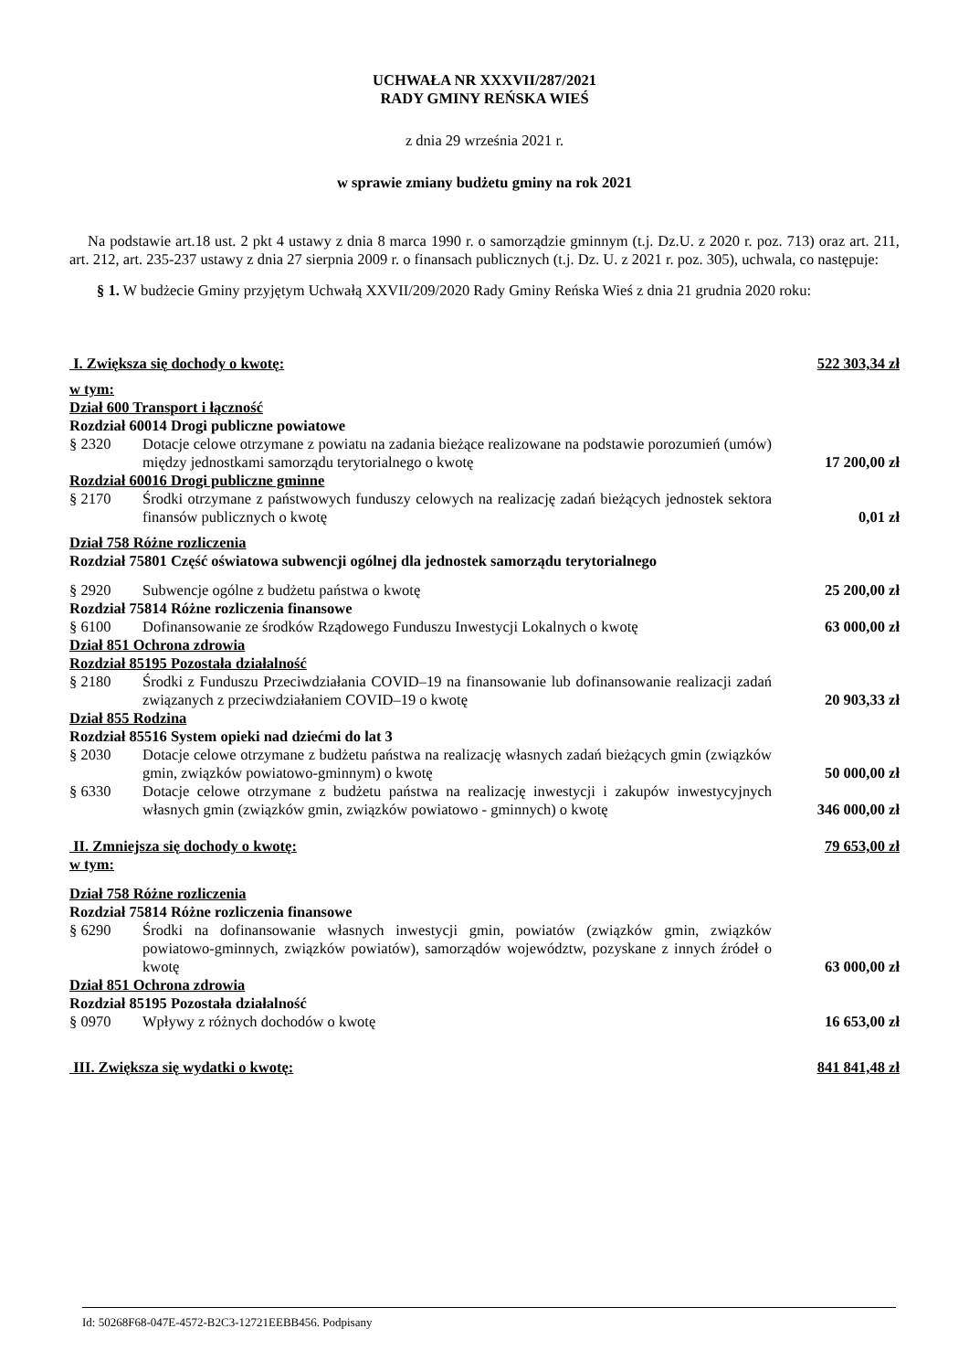UCHWAŁA NR XXXVII/287/2021
RADY GMINY REŃSKA WIEŚ
z dnia 29 września 2021 r.
w sprawie zmiany budżetu gminy na rok 2021
Na podstawie art.18 ust. 2 pkt 4 ustawy z dnia 8 marca 1990 r. o samorządzie gminnym (t.j. Dz.U. z 2020 r. poz. 713) oraz art. 211, art. 212, art. 235-237 ustawy z dnia 27 sierpnia 2009 r. o finansach publicznych (t.j. Dz. U. z 2021 r. poz. 305), uchwala, co następuje:
§ 1. W budżecie Gminy przyjętym Uchwałą XXVII/209/2020 Rady Gminy Reńska Wieś z dnia 21 grudnia 2020 roku:
| I. Zwiększa się dochody o kwotę: | | 522 303,34 zł |
| w tym: | | |
| Dział 600 Transport i łączność | | |
| Rozdział 60014 Drogi publiczne powiatowe | | |
| § 2320 | Dotacje celowe otrzymane z powiatu na zadania bieżące realizowane na podstawie porozumień (umów) między jednostkami samorządu terytorialnego o kwotę | 17 200,00 zł |
| Rozdział 60016 Drogi publiczne gminne | | |
| § 2170 | Środki otrzymane z państwowych funduszy celowych na realizację zadań bieżących jednostek sektora finansów publicznych o kwotę | 0,01 zł |
| Dział 758 Różne rozliczenia | | |
| Rozdział 75801 Część oświatowa subwencji ogólnej dla jednostek samorządu terytorialnego | | |
| § 2920 | Subwencje ogólne z budżetu państwa o kwotę | 25 200,00 zł |
| Rozdział 75814 Różne rozliczenia finansowe | | |
| § 6100 | Dofinansowanie ze środków Rządowego Funduszu Inwestycji Lokalnych o kwotę | 63 000,00 zł |
| Dział 851 Ochrona zdrowia | | |
| Rozdział 85195 Pozostała działalność | | |
| § 2180 | Środki z Funduszu Przeciwdziałania COVID–19 na finansowanie lub dofinansowanie realizacji zadań związanych z przeciwdziałaniem COVID–19 o kwotę | 20 903,33 zł |
| Dział 855 Rodzina | | |
| Rozdział 85516 System opieki nad dziećmi do lat 3 | | |
| § 2030 | Dotacje celowe otrzymane z budżetu państwa na realizację własnych zadań bieżących gmin (związków gmin, związków powiatowo-gminnym) o kwotę | 50 000,00 zł |
| § 6330 | Dotacje celowe otrzymane z budżetu państwa na realizację inwestycji i zakupów inwestycyjnych własnych gmin (związków gmin, związków powiatowo - gminnych) o kwotę | 346 000,00 zł |
| II. Zmniejsza się dochody o kwotę: | | 79 653,00 zł |
| w tym: | | |
| Dział 758 Różne rozliczenia | | |
| Rozdział 75814 Różne rozliczenia finansowe | | |
| § 6290 | Środki na dofinansowanie własnych inwestycji gmin, powiatów (związków gmin, związków powiatowo-gminnych, związków powiatów), samorządów województw, pozyskane z innych źródeł o kwotę | 63 000,00 zł |
| Dział 851 Ochrona zdrowia | | |
| Rozdział 85195 Pozostała działalność | | |
| § 0970 | Wpływy z różnych dochodów o kwotę | 16 653,00 zł |
| III. Zwiększa się wydatki o kwotę: | | 841 841,48 zł |
Id: 50268F68-047E-4572-B2C3-12721EEBB456. Podpisany